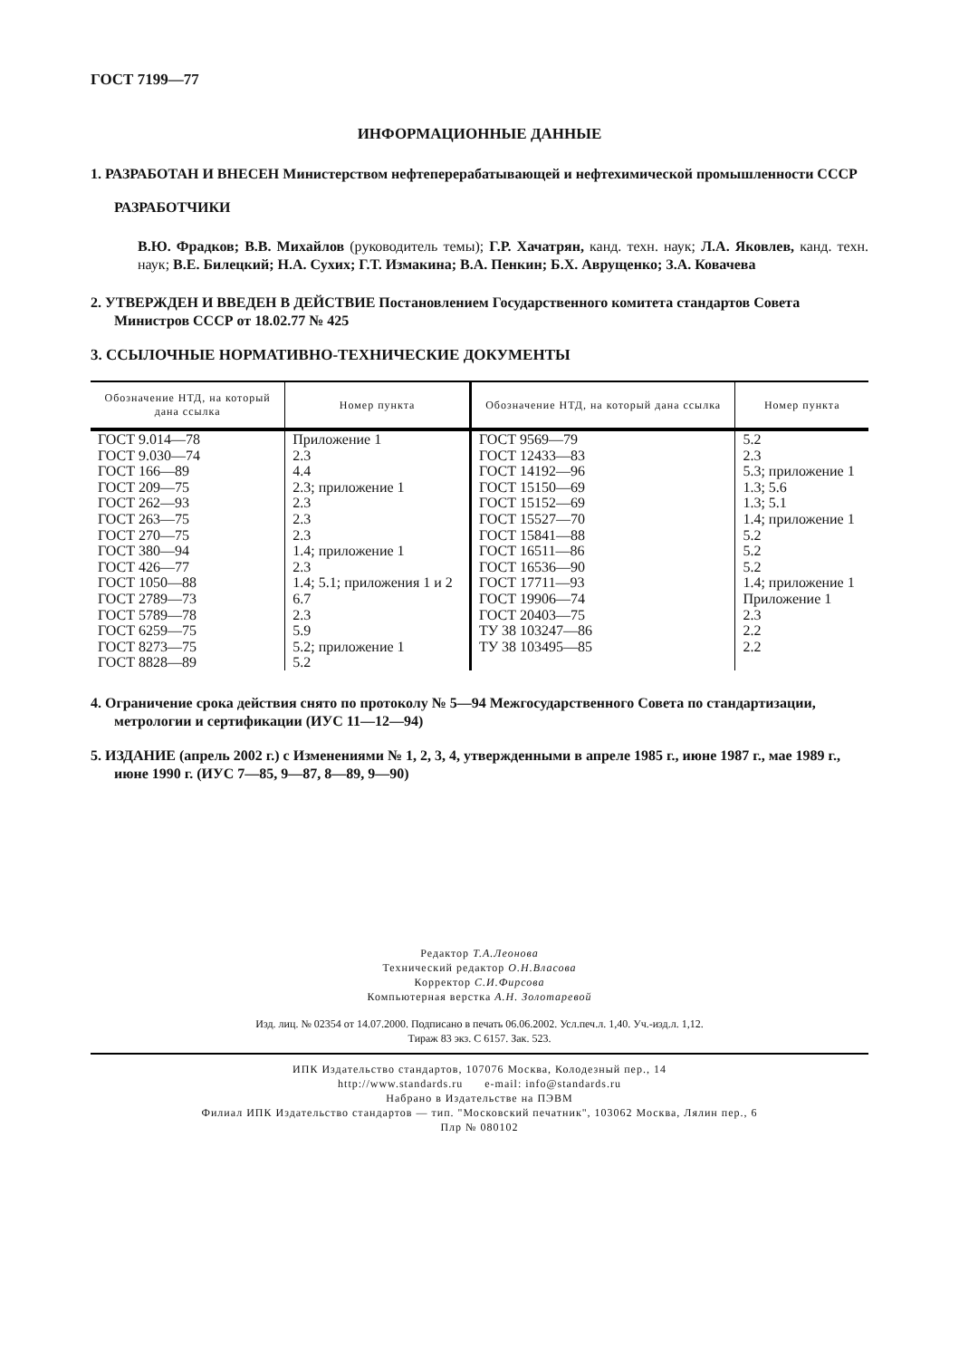ГОСТ 7199—77
ИНФОРМАЦИОННЫЕ ДАННЫЕ
1. РАЗРАБОТАН И ВНЕСЕН Министерством нефтеперерабатывающей и нефтехимической промышленности СССР
РАЗРАБОТЧИКИ
В.Ю. Фрадков; В.В. Михайлов (руководитель темы); Г.Р. Хачатрян, канд. техн. наук; Л.А. Яковлев, канд. техн. наук; В.Е. Билецкий; Н.А. Сухих; Г.Т. Измакина; В.А. Пенкин; Б.Х. Аврущенко; З.А. Ковачева
2. УТВЕРЖДЕН И ВВЕДЕН В ДЕЙСТВИЕ Постановлением Государственного комитета стандартов Совета Министров СССР от 18.02.77 № 425
3. ССЫЛОЧНЫЕ НОРМАТИВНО-ТЕХНИЧЕСКИЕ ДОКУМЕНТЫ
| Обозначение НТД, на который дана ссылка | Номер пункта | Обозначение НТД, на который дана ссылка | Номер пункта |
| --- | --- | --- | --- |
| ГОСТ 9.014—78 ГОСТ 9.030—74 ГОСТ 166—89 ГОСТ 209—75 ГОСТ 262—93 ГОСТ 263—75 ГОСТ 270—75 ГОСТ 380—94 ГОСТ 426—77 ГОСТ 1050—88 ГОСТ 2789—73 ГОСТ 5789—78 ГОСТ 6259—75 ГОСТ 8273—75 ГОСТ 8828—89 | Приложение 1 2.3 4.4 2.3; приложение 1 2.3 2.3 2.3 1.4; приложение 1 2.3 1.4; 5.1; приложения 1 и 2 6.7 2.3 5.9 5.2; приложение 1 5.2 | ГОСТ 9569—79 ГОСТ 12433—83 ГОСТ 14192—96 ГОСТ 15150—69 ГОСТ 15152—69 ГОСТ 15527—70 ГОСТ 15841—88 ГОСТ 16511—86 ГОСТ 16536—90 ГОСТ 17711—93 ГОСТ 19906—74 ГОСТ 20403—75 ТУ 38 103247—86 ТУ 38 103495—85 | 5.2 2.3 5.3; приложение 1 1.3; 5.6 1.3; 5.1 1.4; приложение 1 5.2 5.2 5.2 1.4; приложение 1 Приложение 1 2.3 2.2 2.2 |
4. Ограничение срока действия снято по протоколу № 5—94 Межгосударственного Совета по стандартизации, метрологии и сертификации (ИУС 11—12—94)
5. ИЗДАНИЕ (апрель 2002 г.) с Изменениями № 1, 2, 3, 4, утвержденными в апреле 1985 г., июне 1987 г., мае 1989 г., июне 1990 г. (ИУС 7—85, 9—87, 8—89, 9—90)
Редактор Т.А.Леонова
Технический редактор О.Н.Власова
Корректор С.И.Фирсова
Компьютерная верстка А.Н. Золотаревой
Изд. лиц. № 02354 от 14.07.2000. Подписано в печать 06.06.2002. Усл.печ.л. 1,40. Уч.-изд.л. 1,12.
Тираж 83 экз. С 6157. Зак. 523.
ИПК Издательство стандартов, 107076 Москва, Колодезный пер., 14
http://www.standards.ru e-mail: info@standards.ru
Набрано в Издательстве на ПЭВМ
Филиал ИПК Издательство стандартов — тип. "Московский печатник", 103062 Москва, Лялин пер., 6
Плр № 080102